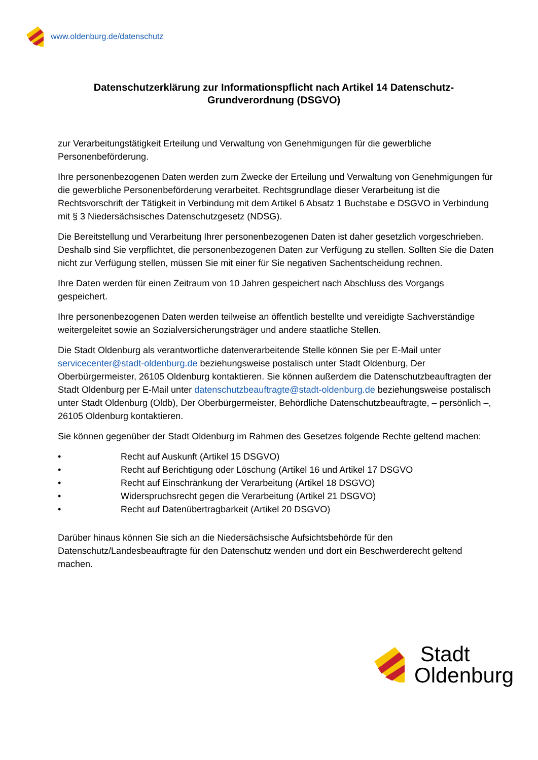www.oldenburg.de/datenschutz
Datenschutzerklärung zur Informationspflicht nach Artikel 14 Datenschutz-Grundverordnung (DSGVO)
zur Verarbeitungstätigkeit Erteilung und Verwaltung von Genehmigungen für die gewerbliche Personenbeförderung.
Ihre personenbezogenen Daten werden zum Zwecke der Erteilung und Verwaltung von Genehmigungen für die gewerbliche Personenbeförderung verarbeitet. Rechtsgrundlage dieser Verarbeitung ist die Rechtsvorschrift der Tätigkeit in Verbindung mit dem Artikel 6 Absatz 1 Buchstabe e DSGVO in Verbindung mit § 3 Niedersächsisches Datenschutzgesetz (NDSG).
Die Bereitstellung und Verarbeitung Ihrer personenbezogenen Daten ist daher gesetzlich vorgeschrieben. Deshalb sind Sie verpflichtet, die personenbezogenen Daten zur Verfügung zu stellen. Sollten Sie die Daten nicht zur Verfügung stellen, müssen Sie mit einer für Sie negativen Sachentscheidung rechnen.
Ihre Daten werden für einen Zeitraum von 10 Jahren gespeichert nach Abschluss des Vorgangs gespeichert.
Ihre personenbezogenen Daten werden teilweise an öffentlich bestellte und vereidigte Sachverständige weitergeleitet sowie an Sozialversicherungsträger und andere staatliche Stellen.
Die Stadt Oldenburg als verantwortliche datenverarbeitende Stelle können Sie per E-Mail unter servicecenter@stadt-oldenburg.de beziehungsweise postalisch unter Stadt Oldenburg, Der Oberbürgermeister, 26105 Oldenburg kontaktieren. Sie können außerdem die Datenschutzbeauftragten der Stadt Oldenburg per E-Mail unter datenschutzbeauftragte@stadt-oldenburg.de beziehungsweise postalisch unter Stadt Oldenburg (Oldb), Der Oberbürgermeister, Behördliche Datenschutzbeauftragte, – persönlich –, 26105 Oldenburg kontaktieren.
Sie können gegenüber der Stadt Oldenburg im Rahmen des Gesetzes folgende Rechte geltend machen:
• Recht auf Auskunft (Artikel 15 DSGVO)
• Recht auf Berichtigung oder Löschung (Artikel 16 und Artikel 17 DSGVO
• Recht auf Einschränkung der Verarbeitung (Artikel 18 DSGVO)
• Widerspruchsrecht gegen die Verarbeitung (Artikel 21 DSGVO)
• Recht auf Datenübertragbarkeit (Artikel 20 DSGVO)
Darüber hinaus können Sie sich an die Niedersächsische Aufsichtsbehörde für den Datenschutz/Landesbeauftragte für den Datenschutz wenden und dort ein Beschwerderecht geltend machen.
Stadt
Oldenburg